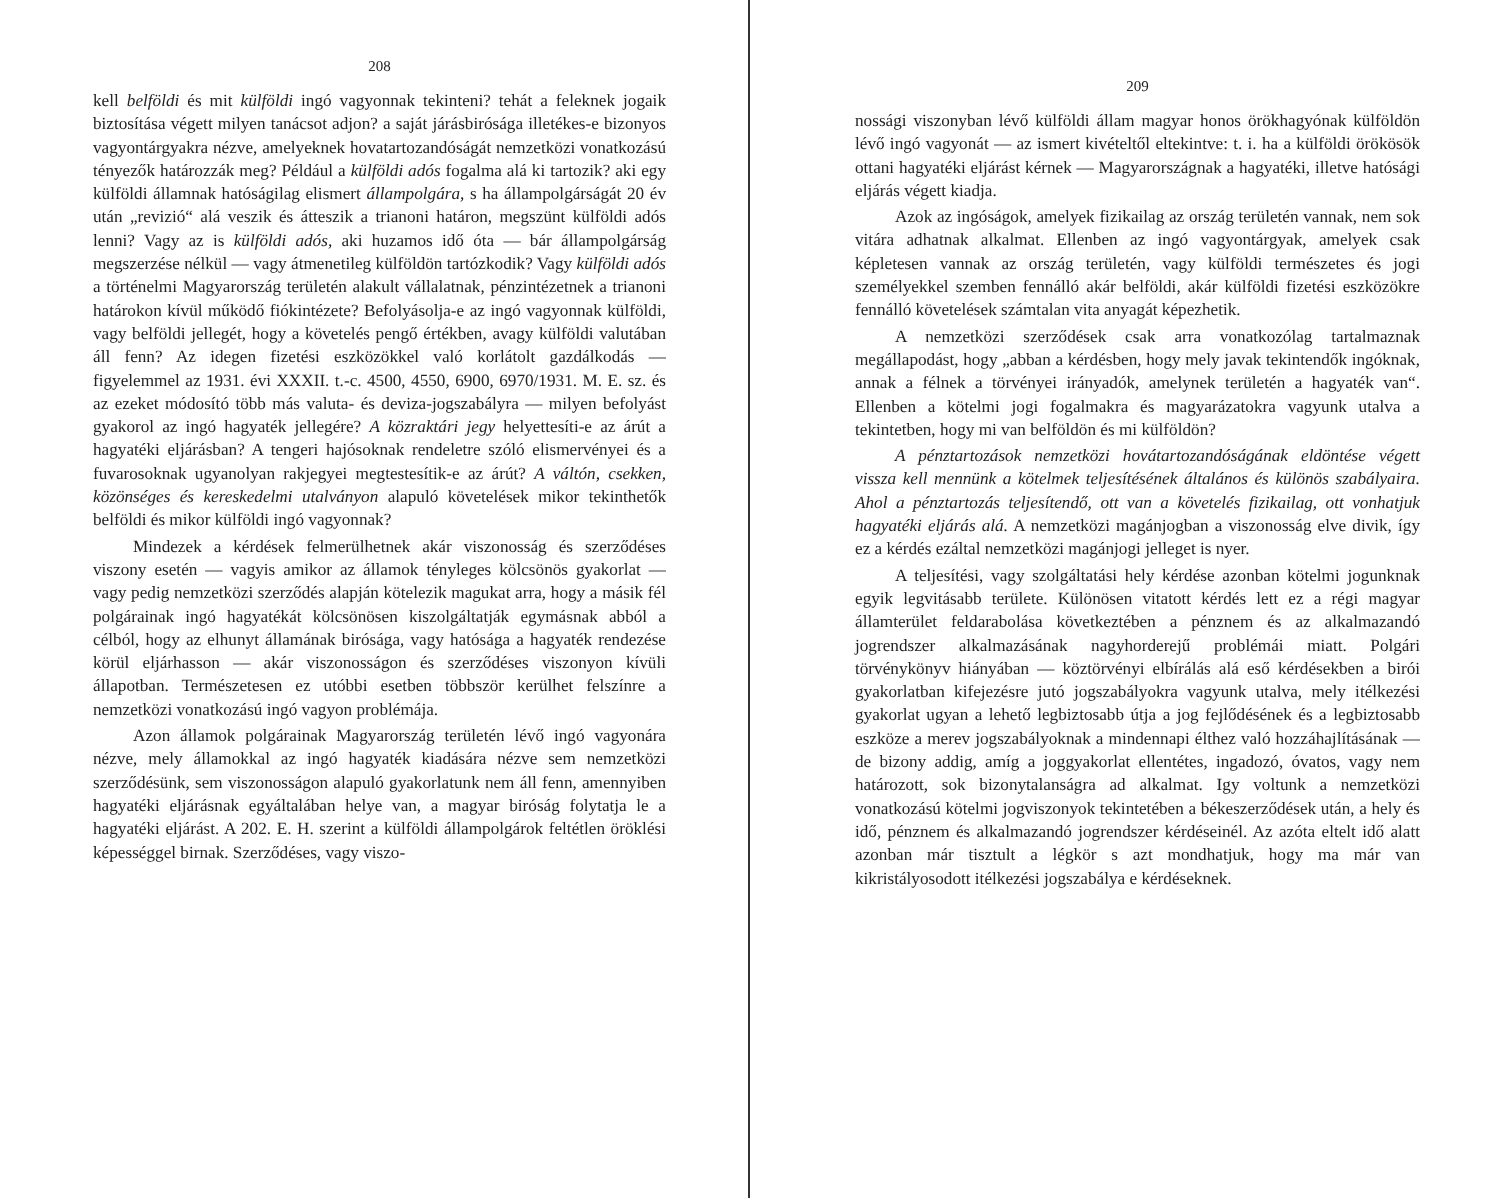208
kell belföldi és mit külföldi ingó vagyonnak tekinteni? tehát a feleknek jogaik biztosítása végett milyen tanácsot adjon? a saját járásbirósága illetékes-e bizonyos vagyontárgyakra nézve, amelyeknek hovatartozandóságát nemzetközi vonatkozású tényezők határozzák meg? Például a külföldi adós fogalma alá ki tartozik? aki egy külföldi államnak hatóságilag elismert állampolgára, s ha állampolgárságát 20 év után „revizió“ alá veszik és átteszik a trianoni határon, megszünt külföldi adós lenni? Vagy az is külföldi adós, aki huzamos idő óta — bár állampolgárság megszerzése nélkül — vagy átmenetileg külföldön tartózkodik? Vagy külföldi adós a történelmi Magyarország területén alakult vállalatnak, pénzintézetnek a trianoni határokon kívül működő fiókintézete? Befolyásolja-e az ingó vagyonnak külföldi, vagy belföldi jellegét, hogy a követelés pengő értékben, avagy külföldi valutában áll fenn? Az idegen fizetési eszközökkel való korlátolt gazdálkodás — figyelemmel az 1931. évi XXXII. t.-c. 4500, 4550, 6900, 6970/1931. M. E. sz. és az ezeket módosító több más valuta- és deviza-jogszabályra — milyen befolyást gyakorol az ingó hagyaték jellegére? A közraktári jegy helyettesíti-e az árút a hagyatéki eljárásban? A tengeri hajósoknak rendeletre szóló elismervényei és a fuvarosoknak ugyanolyan rakjegyei megtestesítik-e az árút? A váltón, csekken, közönséges és kereskedelmi utalványon alapuló követelések mikor tekinthetők belföldi és mikor külföldi ingó vagyonnak?
Mindezek a kérdések felmerülhetnek akár viszonosság és szerződéses viszony esetén — vagyis amikor az államok tényleges kölcsönös gyakorlat — vagy pedig nemzetközi szerződés alapján kötelezik magukat arra, hogy a másik fél polgárainak ingó hagyatékát kölcsönösen kiszolgáltatják egymásnak abból a célból, hogy az elhunyt államának birósága, vagy hatósága a hagyaték rendezése körül eljárhasson — akár viszonosságon és szerződéses viszonyon kívüli állapotban. Természetesen ez utóbbi esetben többször kerülhet felszínre a nemzetközi vonatkozású ingó vagyon problémája.
Azon államok polgárainak Magyarország területén lévő ingó vagyonára nézve, mely államokkal az ingó hagyaték kiadására nézve sem nemzetközi szerződésünk, sem viszonosságon alapuló gyakorlatunk nem áll fenn, amennyiben hagyatéki eljárásnak egyáltalában helye van, a magyar biróság folytatja le a hagyatéki eljárást. A 202. E. H. szerint a külföldi állampolgárok feltétlen öröklési képességgel birnak. Szerződéses, vagy viszo-
209
nossági viszonyban lévő külföldi állam magyar honos örökhagyónak külföldön lévő ingó vagyonát — az ismert kivételtől eltekintve: t. i. ha a külföldi örökösök ottani hagyatéki eljárást kérnek — Magyarországnak a hagyatéki, illetve hatósági eljárás végett kiadja.
Azok az ingóságok, amelyek fizikailag az ország területén vannak, nem sok vitára adhatnak alkalmat. Ellenben az ingó vagyontárgyak, amelyek csak képletesen vannak az ország területén, vagy külföldi természetes és jogi személyekkel szemben fennálló akár belföldi, akár külföldi fizetési eszközökre fennálló követelések számtalan vita anyagát képezhetik.
A nemzetközi szerződések csak arra vonatkozólag tartalmaznak megállapodást, hogy „abban a kérdésben, hogy mely javak tekintendők ingóknak, annak a félnek a törvényei irányadók, amelynek területén a hagyaték van“. Ellenben a kötelmi jogi fogalmakra és magyarázatokra vagyunk utalva a tekintetben, hogy mi van belföldön és mi külföldön?
A pénztartozások nemzetközi hovátartozandóságának eldöntése végett vissza kell mennünk a kötelmek teljesítésének általános és különös szabályaira. Ahol a pénztartozás teljesítendő, ott van a követelés fizikailag, ott vonhatjuk hagyatéki eljárás alá. A nemzetközi magánjogban a viszonosság elve divik, így ez a kérdés ezáltal nemzetközi magánjogi jelleget is nyer.
A teljesítési, vagy szolgáltatási hely kérdése azonban kötelmi jogunknak egyik legvitásabb területe. Különösen vitatott kérdés lett ez a régi magyar államterület feldarabolása következtében a pénznem és az alkalmazandó jogrendszer alkalmazásának nagyhorderejű problémái miatt. Polgári törvénykönyv hiányában — köztörvényi elbírálás alá eső kérdésekben a birói gyakorlatban kifejezésre jutó jogszabályokra vagyunk utalva, mely itélkezési gyakorlat ugyan a lehető legbiztosabb útja a jog fejlődésének és a legbiztosabb eszköze a merev jogszabályoknak a mindennapi élthez való hozzáhajlításának — de bizony addig, amíg a joggyakorlat ellentétes, ingadozó, óvatos, vagy nem határozott, sok bizonytalanságra ad alkalmat. Igy voltunk a nemzetközi vonatkozású kötelmi jogviszonyok tekintetében a békeszerződések után, a hely és idő, pénznem és alkalmazandó jogrendszer kérdéseinél. Az azóta eltelt idő alatt azonban már tisztult a légkör s azt mondhatjuk, hogy ma már van kikristályosodott itélkezési jogszabálya e kérdéseknek.